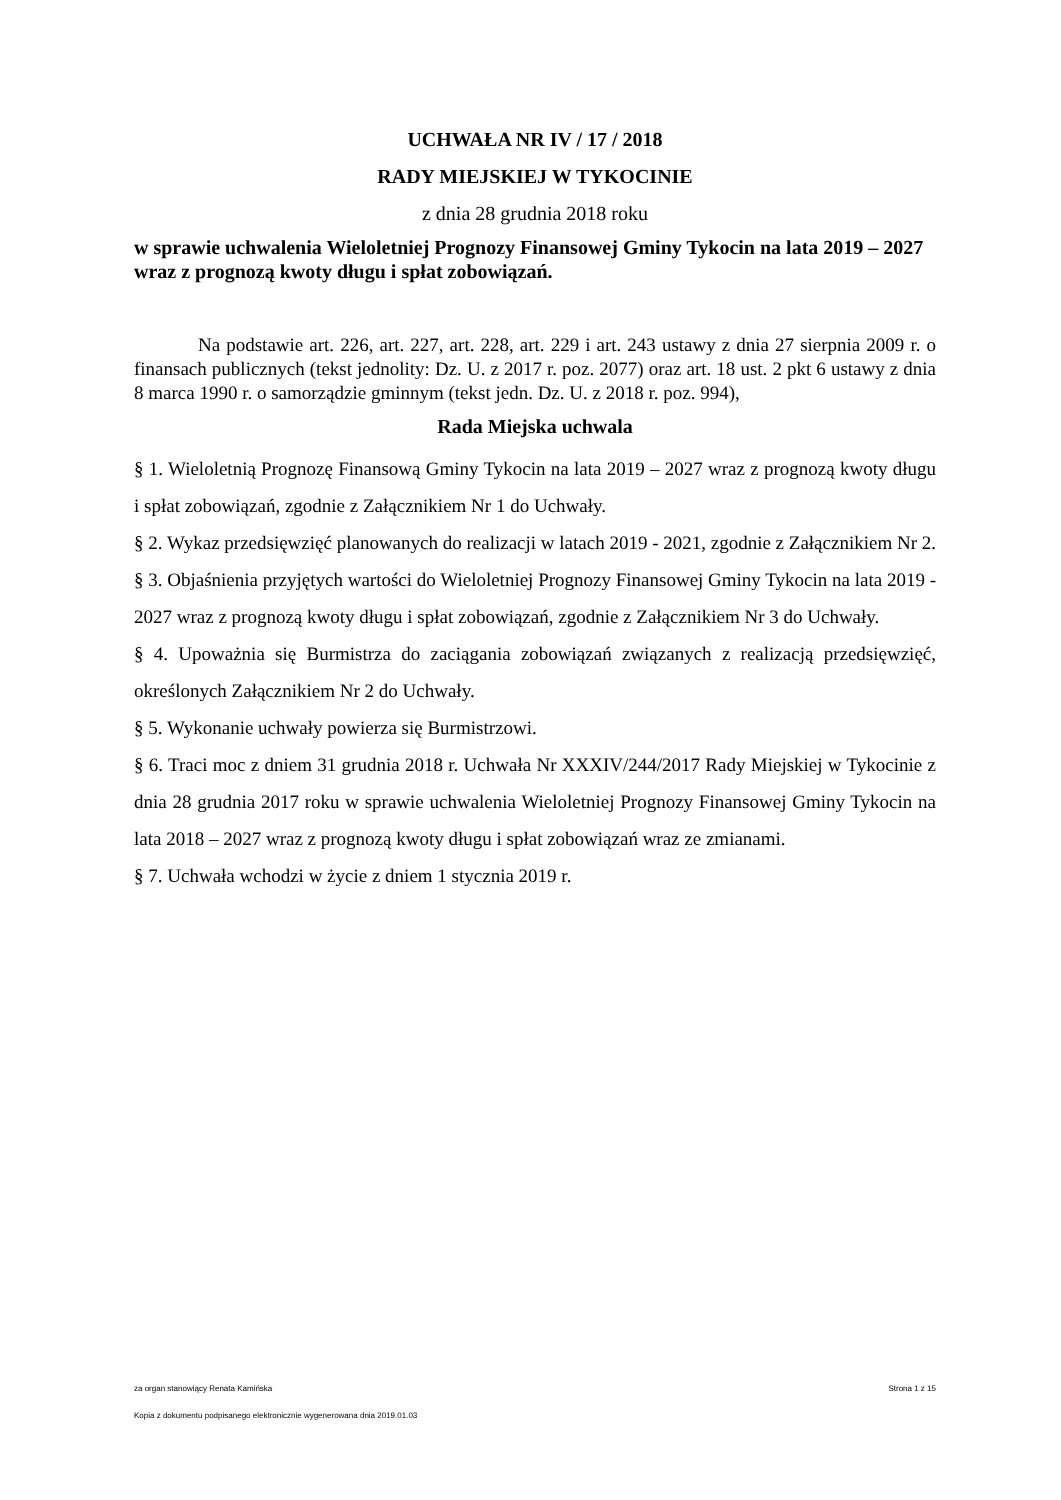UCHWAŁA NR IV / 17 / 2018
RADY MIEJSKIEJ W TYKOCINIE
z dnia 28 grudnia 2018 roku
w sprawie uchwalenia Wieloletniej Prognozy Finansowej Gminy Tykocin na lata 2019 – 2027 wraz z prognozą kwoty długu i spłat zobowiązań.
Na podstawie art. 226, art. 227, art. 228, art. 229 i art. 243 ustawy z dnia 27 sierpnia 2009 r. o finansach publicznych (tekst jednolity: Dz. U. z 2017 r. poz. 2077) oraz art. 18 ust. 2 pkt 6 ustawy z dnia 8 marca 1990 r. o samorządzie gminnym (tekst jedn. Dz. U. z 2018 r. poz. 994),
Rada Miejska uchwala
§ 1. Wieloletnią Prognozę Finansową Gminy Tykocin na lata 2019 – 2027 wraz z prognozą kwoty długu i spłat zobowiązań, zgodnie z Załącznikiem Nr 1 do Uchwały.
§ 2. Wykaz przedsięwzięć planowanych do realizacji w latach 2019 - 2021, zgodnie z Załącznikiem Nr 2.
§ 3. Objaśnienia przyjętych wartości do Wieloletniej Prognozy Finansowej Gminy Tykocin na lata 2019 - 2027 wraz z prognozą kwoty długu i spłat zobowiązań, zgodnie z Załącznikiem Nr 3 do Uchwały.
§ 4. Upoważnia się Burmistrza do zaciągania zobowiązań związanych z realizacją przedsięwzięć, określonych Załącznikiem Nr 2 do Uchwały.
§ 5. Wykonanie uchwały powierza się Burmistrzowi.
§ 6. Traci moc z dniem 31 grudnia 2018 r. Uchwała Nr XXXIV/244/2017 Rady Miejskiej w Tykocinie z dnia 28 grudnia 2017 roku w sprawie uchwalenia Wieloletniej Prognozy Finansowej Gminy Tykocin na lata 2018 – 2027 wraz z prognozą kwoty długu i spłat zobowiązań wraz ze zmianami.
§ 7. Uchwała wchodzi w życie z dniem 1 stycznia 2019 r.
za organ stanowiący Renata Kamińska Strona 1 z 15
Kopia z dokumentu podpisanego elektronicznie wygenerowana dnia 2019.01.03